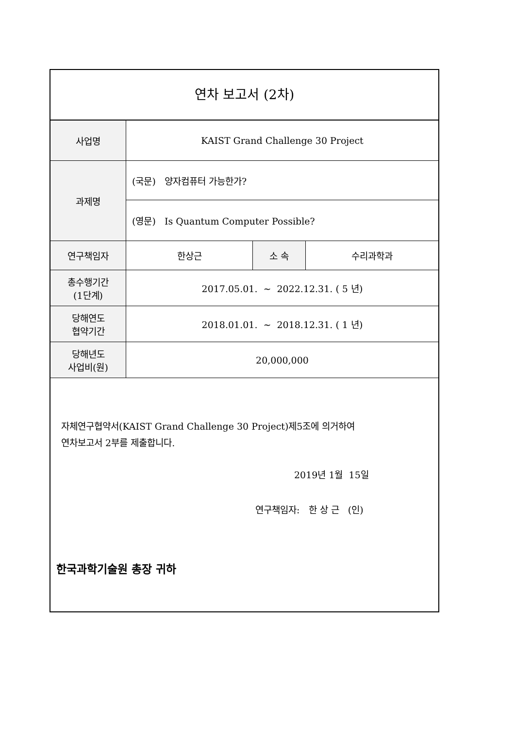연차 보고서 (2차)
| 사업명 | KAIST Grand Challenge 30 Project | | |
| 과제명 | (국문) 양자컴퓨터 가능한가? | | |
| | (영문) Is Quantum Computer Possible? | | |
| 연구책임자 | 한상근 | 소 속 | 수리과학과 |
| 총수행기간 (1단계) | 2017.05.01. ~ 2022.12.31. ( 5 년) | | |
| 당해연도 협약기간 | 2018.01.01. ~ 2018.12.31. ( 1 년) | | |
| 당해년도 사업비(원) | 20,000,000 | | |
자체연구협약서(KAIST Grand Challenge 30 Project)제5조에 의거하여
연차보고서 2부를 제출합니다.
2019년 1월 15일
연구책임자: 한 상 근 (인)
한국과학기술원 총장 귀하